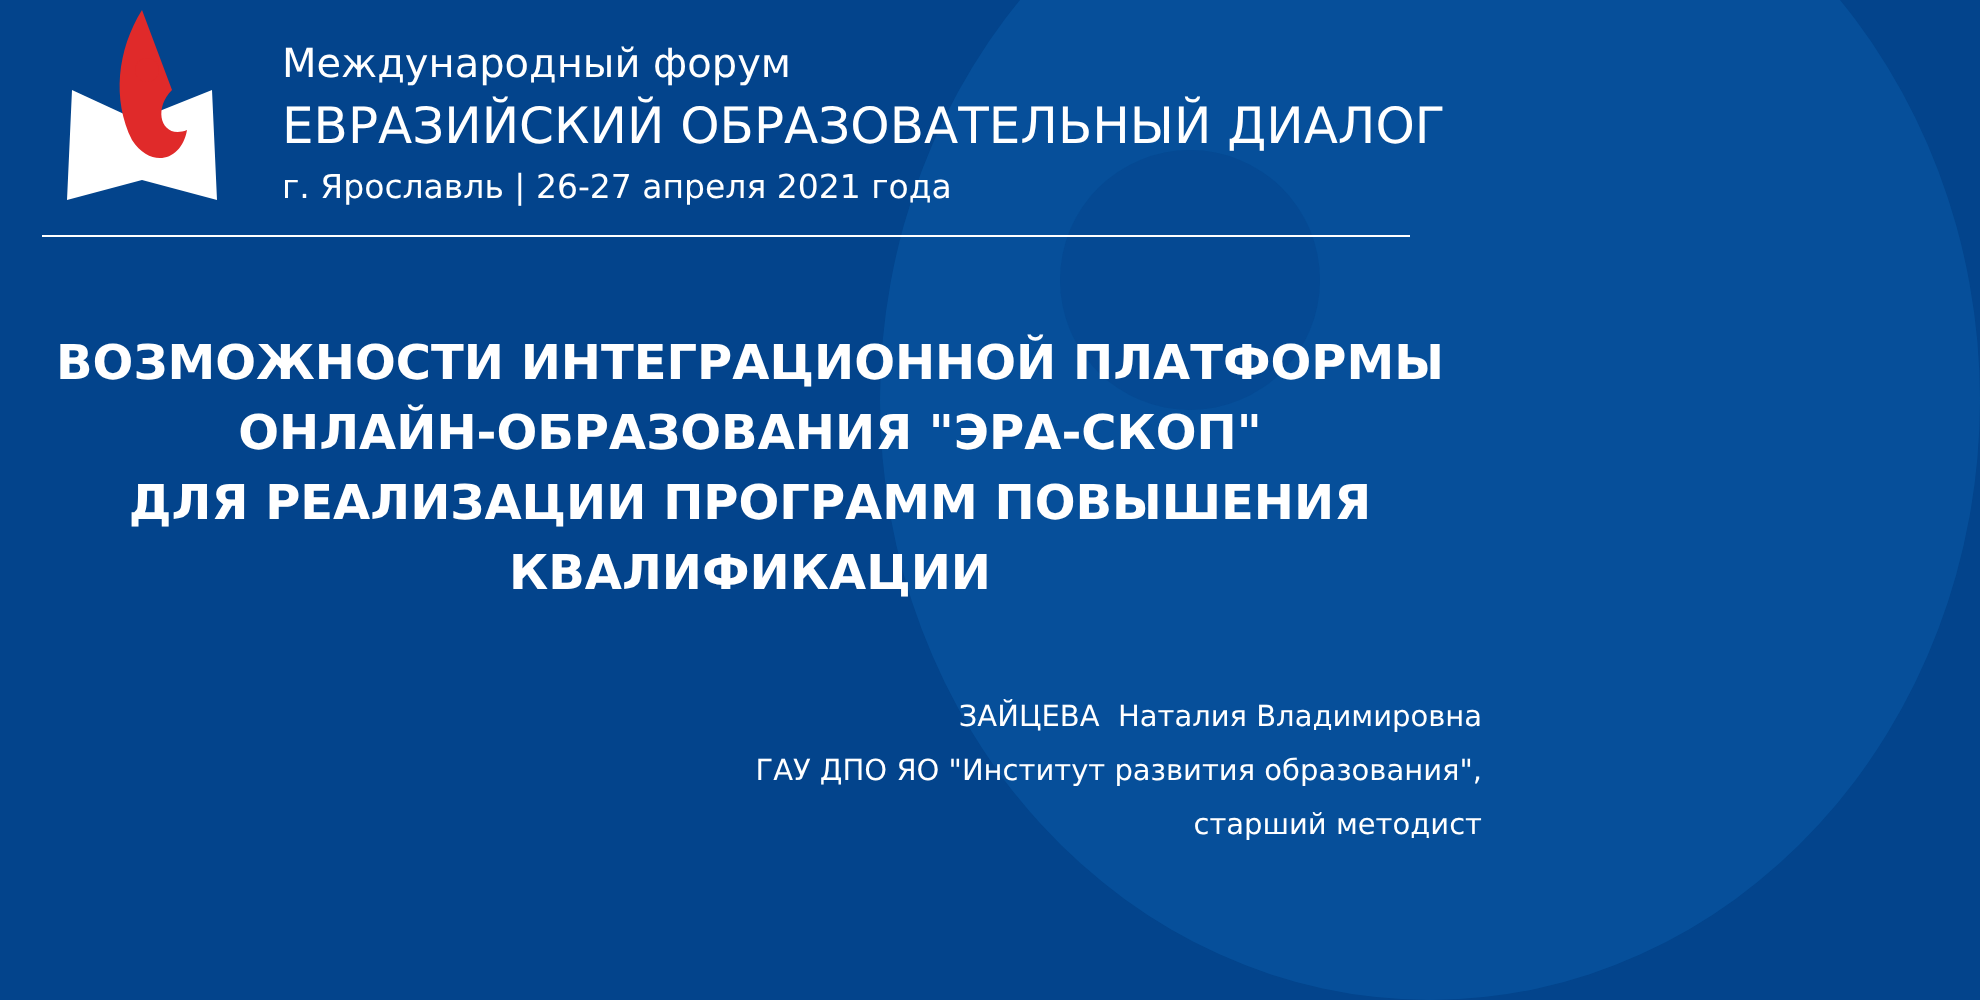Международный форум
ЕВРАЗИЙСКИЙ ОБРАЗОВАТЕЛЬНЫЙ ДИАЛОГ
г. Ярославль | 26-27 апреля 2021 года
ВОЗМОЖНОСТИ ИНТЕГРАЦИОННОЙ ПЛАТФОРМЫ
ОНЛАЙН-ОБРАЗОВАНИЯ "ЭРА-СКОП"
ДЛЯ РЕАЛИЗАЦИИ ПРОГРАММ ПОВЫШЕНИЯ
КВАЛИФИКАЦИИ
ЗАЙЦЕВА Наталия Владимировна
ГАУ ДПО ЯО "Институт развития образования",
старший методист